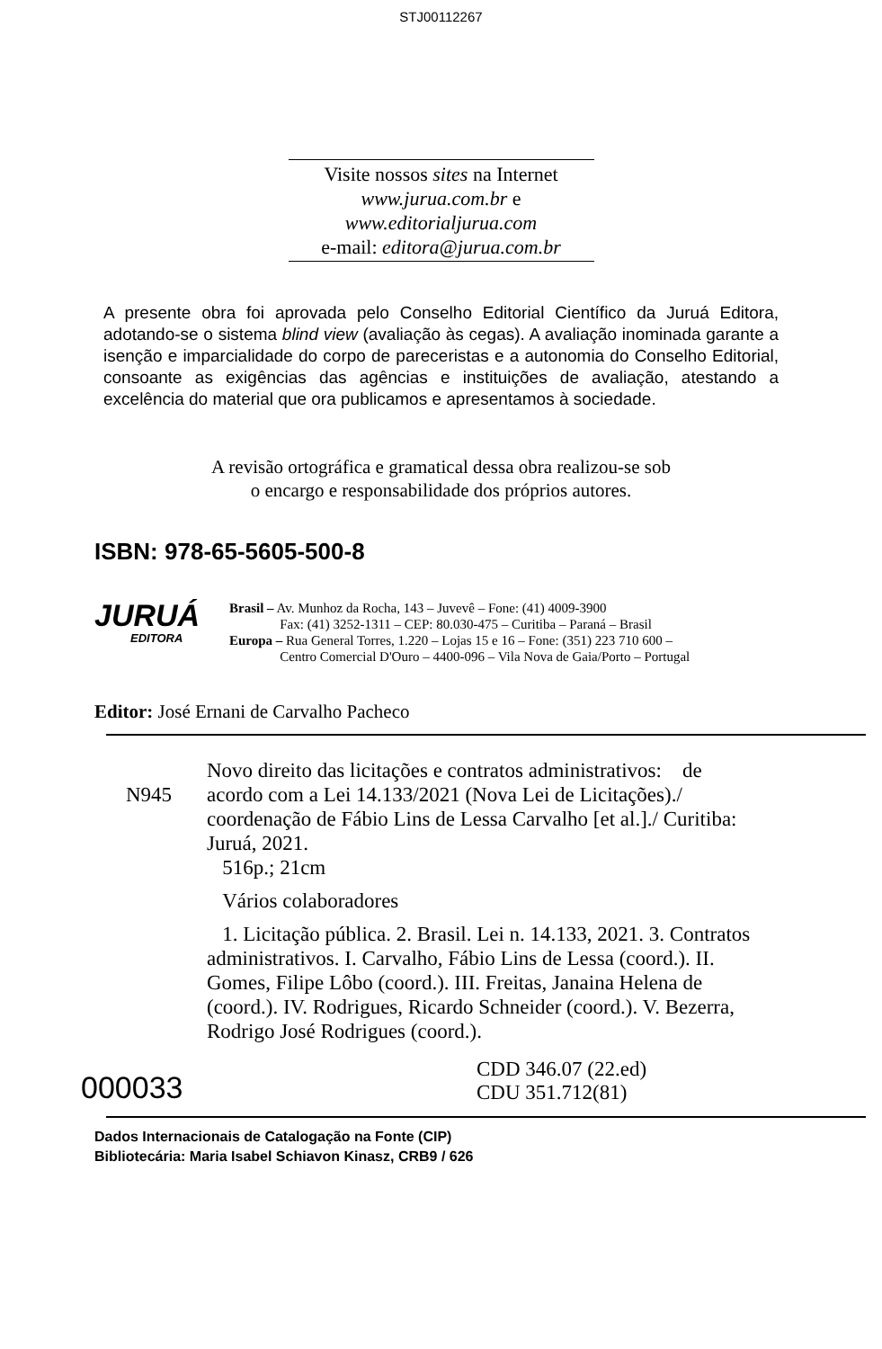STJ00112267
Visite nossos sites na Internet
www.jurua.com.br e
www.editorialjurua.com
e-mail: editora@jurua.com.br
A presente obra foi aprovada pelo Conselho Editorial Científico da Juruá Editora, adotando-se o sistema blind view (avaliação às cegas). A avaliação inominada garante a isenção e imparcialidade do corpo de pareceristas e a autonomia do Conselho Editorial, consoante as exigências das agências e instituições de avaliação, atestando a excelência do material que ora publicamos e apresentamos à sociedade.
A revisão ortográfica e gramatical dessa obra realizou-se sob
o encargo e responsabilidade dos próprios autores.
ISBN: 978-65-5605-500-8
JURUÁ
EDITORA
Brasil – Av. Munhoz da Rocha, 143 – Juvevê – Fone: (41) 4009-3900
Fax: (41) 3252-1311 – CEP: 80.030-475 – Curitiba – Paraná – Brasil
Europa – Rua General Torres, 1.220 – Lojas 15 e 16 – Fone: (351) 223 710 600 –
Centro Comercial D'Ouro – 4400-096 – Vila Nova de Gaia/Porto – Portugal
Editor: José Ernani de Carvalho Pacheco
N945
Novo direito das licitações e contratos administrativos: de acordo com a Lei 14.133/2021 (Nova Lei de Licitações)./ coordenação de Fábio Lins de Lessa Carvalho [et al.]./ Curitiba: Juruá, 2021.
516p.; 21cm
Vários colaboradores
1. Licitação pública. 2. Brasil. Lei n. 14.133, 2021. 3. Contratos administrativos. I. Carvalho, Fábio Lins de Lessa (coord.). II. Gomes, Filipe Lôbo (coord.). III. Freitas, Janaina Helena de (coord.). IV. Rodrigues, Ricardo Schneider (coord.). V. Bezerra, Rodrigo José Rodrigues (coord.).
000033
CDD 346.07 (22.ed)
CDU 351.712(81)
Dados Internacionais de Catalogação na Fonte (CIP)
Bibliotecária: Maria Isabel Schiavon Kinasz, CRB9 / 626